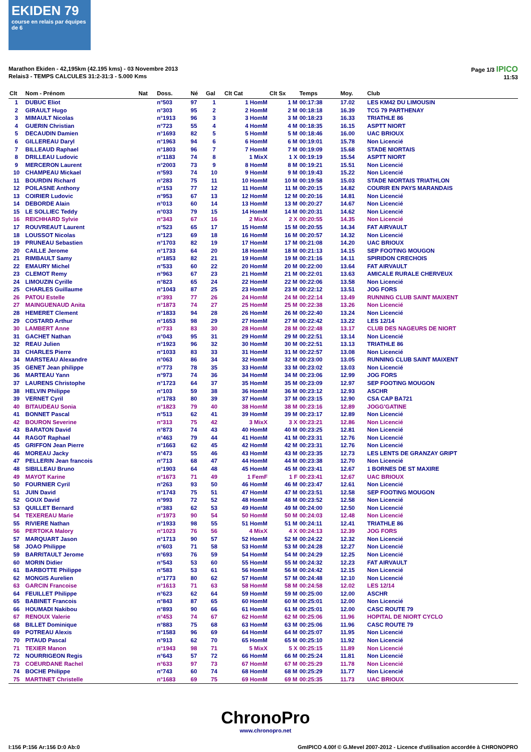EKIDEN 79
course en relais par équipes de 6
Marathon Ekiden - 42,195km (42.195 kms) - 03 Novembre 2013
Relais3 - TEMPS CALCULES 31:2-31:3 - 5.000 Kms
Page 1/3 IPICO
11:53
| Clt | Nom - Prénom | Nat | Doss. | Né | Gal | Clt Cat | Clt Sx | Temps | Moy. | Club |
| --- | --- | --- | --- | --- | --- | --- | --- | --- | --- | --- |
| 1 | DUBUC Eliot | | n°503 | 97 | 1 | 1 HomM | 1 M | 00:17:38 | 17.02 | LES KM42 DU LIMOUSIN |
| 2 | GIRAULT Hugo | | n°303 | 95 | 2 | 2 HomM | 2 M | 00:18:18 | 16.39 | TCG 79 PARTHENAY |
| 3 | MIMAULT Nicolas | | n°1913 | 96 | 3 | 3 HomM | 3 M | 00:18:23 | 16.33 | TRIATHLE 86 |
| 4 | GUERIN Christian | | n°723 | 55 | 4 | 4 HomM | 4 M | 00:18:35 | 16.15 | ASPTT NIORT |
| 5 | DECAUDIN Damien | | n°1693 | 82 | 5 | 5 HomM | 5 M | 00:18:46 | 16.00 | UAC BRIOUX |
| 6 | GILLEREAU Daryl | | n°1963 | 94 | 6 | 6 HomM | 6 M | 00:19:01 | 15.78 | Non Licencié |
| 7 | BILLEAUD Raphael | | n°1803 | 96 | 7 | 7 HomM | 7 M | 00:19:09 | 15.68 | STADE NIORTAIS |
| 8 | DRILLEAU Ludovic | | n°1183 | 74 | 8 | 1 MixX | 1 X | 00:19:19 | 15.54 | ASPTT NIORT |
| 9 | MERCERON Laurent | | n°2003 | 73 | 9 | 8 HomM | 8 M | 00:19:21 | 15.51 | Non Licencié |
| 10 | CHAMPEAU Mickael | | n°593 | 74 | 10 | 9 HomM | 9 M | 00:19:43 | 15.22 | Non Licencié |
| 11 | BOURDIN Richard | | n°283 | 75 | 11 | 10 HomM | 10 M | 00:19:58 | 15.03 | STADE NIORTAIS TRIATHLON |
| 12 | POILASNE Anthony | | n°153 | 77 | 12 | 11 HomM | 11 M | 00:20:15 | 14.82 | COURIR EN PAYS MARANDAIS |
| 13 | COIRIER Ludovic | | n°953 | 67 | 13 | 12 HomM | 12 M | 00:20:16 | 14.81 | Non Licencié |
| 14 | DEBORDE Alain | | n°013 | 60 | 14 | 13 HomM | 13 M | 00:20:27 | 14.67 | Non Licencié |
| 15 | LE SOLLIEC Teddy | | n°033 | 79 | 15 | 14 HomM | 14 M | 00:20:31 | 14.62 | Non Licencié |
| 16 | REICHHARD Sylvie | | n°343 | 67 | 16 | 2 MixX | 2 X | 00:20:55 | 14.35 | Non Licencié |
| 17 | ROUVREAUT Laurent | | n°523 | 65 | 17 | 15 HomM | 15 M | 00:20:55 | 14.34 | FAT AIRVAULT |
| 18 | LOUSSOT Nicolas | | n°123 | 69 | 18 | 16 HomM | 16 M | 00:20:57 | 14.32 | Non Licencié |
| 19 | PRUNEAU Sebastien | | n°1703 | 82 | 19 | 17 HomM | 17 M | 00:21:08 | 14.20 | UAC BRIOUX |
| 20 | CAILLE Jerome | | n°1733 | 64 | 20 | 18 HomM | 18 M | 00:21:13 | 14.15 | SEP FOOTING MOUGON |
| 21 | RIMBAULT Samy | | n°1853 | 82 | 21 | 19 HomM | 19 M | 00:21:16 | 14.11 | SPIRIDON CRECHOIS |
| 22 | EMAURY Michel | | n°533 | 60 | 22 | 20 HomM | 20 M | 00:22:00 | 13.64 | FAT AIRVAULT |
| 23 | CLEMOT Remy | | n°963 | 67 | 23 | 21 HomM | 21 M | 00:22:01 | 13.63 | AMICALE RURALE CHERVEUX |
| 24 | LIMOUZIN Cyrille | | n°823 | 65 | 24 | 22 HomM | 22 M | 00:22:06 | 13.58 | Non Licencié |
| 25 | CHARLES Guillaume | | n°1043 | 87 | 25 | 23 HomM | 23 M | 00:22:12 | 13.51 | JOG FORS |
| 26 | PATOU Estelle | | n°393 | 77 | 26 | 24 HomM | 24 M | 00:22:14 | 13.49 | RUNNING CLUB SAINT MAIXENT |
| 27 | MAINGUENAUD Anita | | n°1873 | 74 | 27 | 25 HomM | 25 M | 00:22:38 | 13.26 | Non Licencié |
| 28 | HEMERET Clement | | n°1833 | 94 | 28 | 26 HomM | 26 M | 00:22:40 | 13.24 | Non Licencié |
| 29 | COSTARD Arthur | | n°1653 | 98 | 29 | 27 HomM | 27 M | 00:22:42 | 13.22 | LES 12/14 |
| 30 | LAMBERT Anne | | n°733 | 83 | 30 | 28 HomM | 28 M | 00:22:48 | 13.17 | CLUB DES NAGEURS DE NIORT |
| 31 | GACHET Nathan | | n°043 | 95 | 31 | 29 HomM | 29 M | 00:22:51 | 13.14 | Non Licencié |
| 32 | REAU Julien | | n°1923 | 96 | 32 | 30 HomM | 30 M | 00:22:51 | 13.13 | TRIATHLE 86 |
| 33 | CHARLES Pierre | | n°1033 | 83 | 33 | 31 HomM | 31 M | 00:22:57 | 13.08 | Non Licencié |
| 34 | MARSTEAU Alexandre | | n°063 | 86 | 34 | 32 HomM | 32 M | 00:23:00 | 13.05 | RUNNING CLUB SAINT MAIXENT |
| 35 | GENET Jean philippe | | n°773 | 78 | 35 | 33 HomM | 33 M | 00:23:02 | 13.03 | Non Licencié |
| 36 | MARTEAU Yann | | n°973 | 74 | 36 | 34 HomM | 34 M | 00:23:06 | 12.99 | JOG FORS |
| 37 | LAURENS Christophe | | n°1723 | 64 | 37 | 35 HomM | 35 M | 00:23:09 | 12.97 | SEP FOOTING MOUGON |
| 38 | HELVIN Philippe | | n°103 | 59 | 38 | 36 HomM | 36 M | 00:23:12 | 12.93 | ASCHR |
| 39 | VERNET Cyril | | n°1783 | 80 | 39 | 37 HomM | 37 M | 00:23:15 | 12.90 | CSA CAP BA721 |
| 40 | BITAUDEAU Sonia | | n°1823 | 79 | 40 | 38 HomM | 38 M | 00:23:16 | 12.89 | JOGG'GATINE |
| 41 | BONNET Pascal | | n°513 | 62 | 41 | 39 HomM | 39 M | 00:23:17 | 12.89 | Non Licencié |
| 42 | BOURON Severine | | n°313 | 75 | 42 | 3 MixX | 3 X | 00:23:21 | 12.86 | Non Licencié |
| 43 | BARATON David | | n°873 | 74 | 43 | 40 HomM | 40 M | 00:23:25 | 12.81 | Non Licencié |
| 44 | RAGOT Raphael | | n°463 | 79 | 44 | 41 HomM | 41 M | 00:23:31 | 12.76 | Non Licencié |
| 45 | GRIFFON Jean Pierre | | n°1663 | 62 | 45 | 42 HomM | 42 M | 00:23:31 | 12.76 | Non Licencié |
| 46 | MOREAU Jacky | | n°473 | 55 | 46 | 43 HomM | 43 M | 00:23:35 | 12.73 | LES LENTS DE GRANZAY GRIPT |
| 47 | PELLERIN Jean francois | | n°713 | 68 | 47 | 44 HomM | 44 M | 00:23:38 | 12.70 | Non Licencié |
| 48 | SIBILLEAU Bruno | | n°1903 | 64 | 48 | 45 HomM | 45 M | 00:23:41 | 12.67 | 1 BORNES DE ST MAXIRE |
| 49 | MAYOT Karine | | n°1673 | 71 | 49 | 1 FemF | 1 F | 00:23:41 | 12.67 | UAC BRIOUX |
| 50 | FOURNIER Cyril | | n°263 | 93 | 50 | 46 HomM | 46 M | 00:23:47 | 12.61 | Non Licencié |
| 51 | JUIN David | | n°1743 | 75 | 51 | 47 HomM | 47 M | 00:23:51 | 12.58 | SEP FOOTING MOUGON |
| 52 | GOUX David | | n°993 | 72 | 52 | 48 HomM | 48 M | 00:23:52 | 12.58 | Non Licencié |
| 53 | QUILLET Bernard | | n°383 | 62 | 53 | 49 HomM | 49 M | 00:24:00 | 12.50 | Non Licencié |
| 54 | TEXEREAU Marie | | n°1973 | 90 | 54 | 50 HomM | 50 M | 00:24:03 | 12.48 | Non Licencié |
| 55 | RIVIERE Nathan | | n°1933 | 98 | 55 | 51 HomM | 51 M | 00:24:11 | 12.41 | TRIATHLE 86 |
| 56 | PERTOKA Malory | | n°1023 | 76 | 56 | 4 MixX | 4 X | 00:24:13 | 12.39 | JOG FORS |
| 57 | MARQUART Jason | | n°1713 | 90 | 57 | 52 HomM | 52 M | 00:24:22 | 12.32 | Non Licencié |
| 58 | JOAO Philippe | | n°603 | 71 | 58 | 53 HomM | 53 M | 00:24:28 | 12.27 | Non Licencié |
| 59 | BARRITAULT Jerome | | n°693 | 76 | 59 | 54 HomM | 54 M | 00:24:29 | 12.25 | Non Licencié |
| 60 | MORIN Didier | | n°543 | 53 | 60 | 55 HomM | 55 M | 00:24:32 | 12.23 | FAT AIRVAULT |
| 61 | BARBOTTE Philippe | | n°583 | 53 | 61 | 56 HomM | 56 M | 00:24:42 | 12.15 | Non Licencié |
| 62 | MONGIS Aurelien | | n°1773 | 80 | 62 | 57 HomM | 57 M | 00:24:48 | 12.10 | Non Licencié |
| 63 | GARCIN Francoise | | n°1613 | 71 | 63 | 58 HomM | 58 M | 00:24:58 | 12.02 | LES 12/14 |
| 64 | FEUILLET Philippe | | n°623 | 62 | 64 | 59 HomM | 59 M | 00:25:00 | 12.00 | ASCHR |
| 65 | BABINET Francois | | n°843 | 87 | 65 | 60 HomM | 60 M | 00:25:01 | 12.00 | Non Licencié |
| 66 | HOUMADI Nakibou | | n°893 | 90 | 66 | 61 HomM | 61 M | 00:25:01 | 12.00 | CASC ROUTE 79 |
| 67 | RENOUX Valerie | | n°453 | 74 | 67 | 62 HomM | 62 M | 00:25:06 | 11.96 | HOPITAL DE NIORT CYCLO |
| 68 | BILLET Dominique | | n°883 | 75 | 68 | 63 HomM | 63 M | 00:25:06 | 11.96 | CASC ROUTE 79 |
| 69 | POTREAU Alexis | | n°1583 | 96 | 69 | 64 HomM | 64 M | 00:25:07 | 11.95 | Non Licencié |
| 70 | PITAUD Pascal | | n°913 | 62 | 70 | 65 HomM | 65 M | 00:25:10 | 11.92 | Non Licencié |
| 71 | TEXIER Manon | | n°1943 | 98 | 71 | 5 MixX | 5 X | 00:25:15 | 11.89 | Non Licencié |
| 72 | NOURRIGEON Regis | | n°643 | 57 | 72 | 66 HomM | 66 M | 00:25:24 | 11.81 | Non Licencié |
| 73 | COEURDANE Rachel | | n°633 | 97 | 73 | 67 HomM | 67 M | 00:25:29 | 11.78 | Non Licencié |
| 74 | BOCHE Philippe | | n°743 | 60 | 74 | 68 HomM | 68 M | 00:25:29 | 11.77 | Non Licencié |
| 75 | MARTINET Christelle | | n°1683 | 69 | 75 | 69 HomM | 69 M | 00:25:35 | 11.73 | UAC BRIOUX |
ChronoPro
www.chronopro.net
I:156 P:156 Ar:156 D:0 Ab:0 GmIPICO 4.00f © G.Mevel 2007-2012 - Licence d'utilisation accordée à CHRONOPRO